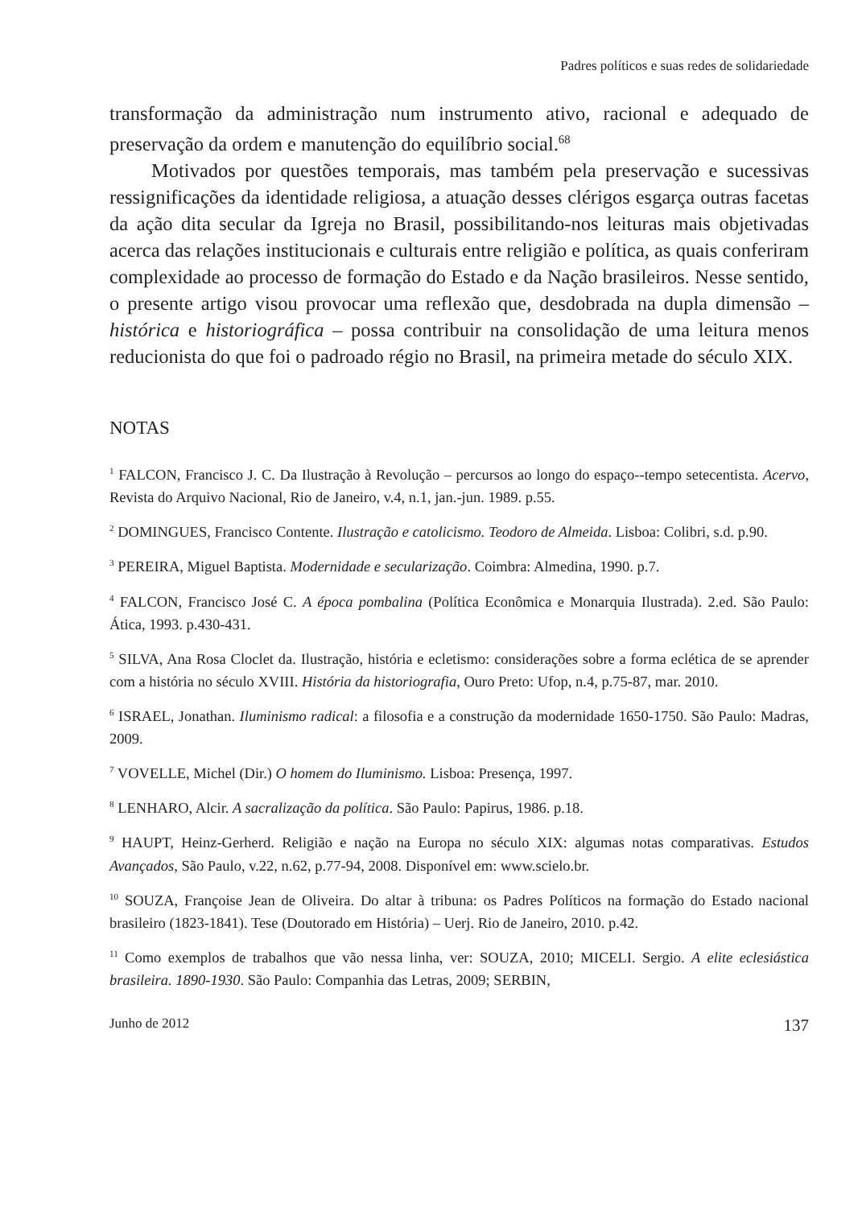Padres políticos e suas redes de solidariedade
transformação da administração num instrumento ativo, racional e adequado de preservação da ordem e manutenção do equilíbrio social.<sup>68</sup>
Motivados por questões temporais, mas também pela preservação e sucessivas ressignificações da identidade religiosa, a atuação desses clérigos esgarça outras facetas da ação dita secular da Igreja no Brasil, possibilitando-nos leituras mais objetivadas acerca das relações institucionais e culturais entre religião e política, as quais conferiram complexidade ao processo de formação do Estado e da Nação brasileiros. Nesse sentido, o presente artigo visou provocar uma reflexão que, desdobrada na dupla dimensão – histórica e historiográfica – possa contribuir na consolidação de uma leitura menos reducionista do que foi o padroado régio no Brasil, na primeira metade do século XIX.
NOTAS
<sup>1</sup> FALCON, Francisco J. C. Da Ilustração à Revolução – percursos ao longo do espaço--tempo setecentista. Acervo, Revista do Arquivo Nacional, Rio de Janeiro, v.4, n.1, jan.-jun. 1989. p.55.
<sup>2</sup> DOMINGUES, Francisco Contente. Ilustração e catolicismo. Teodoro de Almeida. Lisboa: Colibri, s.d. p.90.
<sup>3</sup> PEREIRA, Miguel Baptista. Modernidade e secularização. Coimbra: Almedina, 1990. p.7.
<sup>4</sup> FALCON, Francisco José C. A época pombalina (Política Econômica e Monarquia Ilustrada). 2.ed. São Paulo: Ática, 1993. p.430-431.
<sup>5</sup> SILVA, Ana Rosa Cloclet da. Ilustração, história e ecletismo: considerações sobre a forma eclética de se aprender com a história no século XVIII. História da historiografia, Ouro Preto: Ufop, n.4, p.75-87, mar. 2010.
<sup>6</sup> ISRAEL, Jonathan. Iluminismo radical: a filosofia e a construção da modernidade 1650-1750. São Paulo: Madras, 2009.
<sup>7</sup> VOVELLE, Michel (Dir.) O homem do Iluminismo. Lisboa: Presença, 1997.
<sup>8</sup> LENHARO, Alcir. A sacralização da política. São Paulo: Papirus, 1986. p.18.
<sup>9</sup> HAUPT, Heinz-Gerherd. Religião e nação na Europa no século XIX: algumas notas comparativas. Estudos Avançados, São Paulo, v.22, n.62, p.77-94, 2008. Disponível em: www.scielo.br.
<sup>10</sup> SOUZA, Françoise Jean de Oliveira. Do altar à tribuna: os Padres Políticos na formação do Estado nacional brasileiro (1823-1841). Tese (Doutorado em História) – Uerj. Rio de Janeiro, 2010. p.42.
<sup>11</sup> Como exemplos de trabalhos que vão nessa linha, ver: SOUZA, 2010; MICELI. Sergio. A elite eclesiástica brasileira. 1890-1930. São Paulo: Companhia das Letras, 2009; SERBIN,
Junho de 2012 137